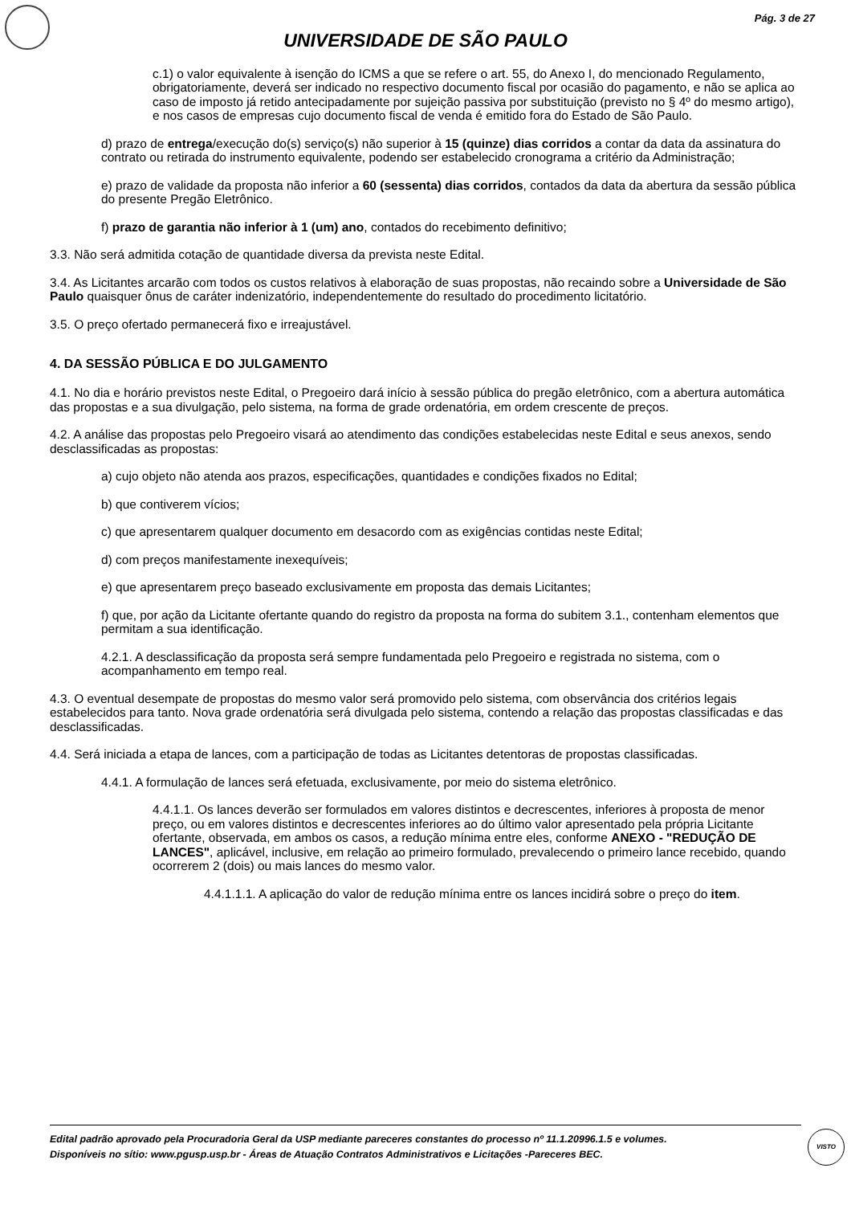Pág. 3 de 27
UNIVERSIDADE DE SÃO PAULO
c.1) o valor equivalente à isenção do ICMS a que se refere o art. 55, do Anexo I, do mencionado Regulamento, obrigatoriamente, deverá ser indicado no respectivo documento fiscal por ocasião do pagamento, e não se aplica ao caso de imposto já retido antecipadamente por sujeição passiva por substituição (previsto no § 4º do mesmo artigo), e nos casos de empresas cujo documento fiscal de venda é emitido fora do Estado de São Paulo.
d) prazo de entrega/execução do(s) serviço(s) não superior à 15 (quinze) dias corridos a contar da data da assinatura do contrato ou retirada do instrumento equivalente, podendo ser estabelecido cronograma a critério da Administração;
e) prazo de validade da proposta não inferior a 60 (sessenta) dias corridos, contados da data da abertura da sessão pública do presente Pregão Eletrônico.
f) prazo de garantia não inferior à 1 (um) ano, contados do recebimento definitivo;
3.3. Não será admitida cotação de quantidade diversa da prevista neste Edital.
3.4. As Licitantes arcarão com todos os custos relativos à elaboração de suas propostas, não recaindo sobre a Universidade de São Paulo quaisquer ônus de caráter indenizatório, independentemente do resultado do procedimento licitatório.
3.5. O preço ofertado permanecerá fixo e irreajustável.
4. DA SESSÃO PÚBLICA E DO JULGAMENTO
4.1. No dia e horário previstos neste Edital, o Pregoeiro dará início à sessão pública do pregão eletrônico, com a abertura automática das propostas e a sua divulgação, pelo sistema, na forma de grade ordenatória, em ordem crescente de preços.
4.2. A análise das propostas pelo Pregoeiro visará ao atendimento das condições estabelecidas neste Edital e seus anexos, sendo desclassificadas as propostas:
a) cujo objeto não atenda aos prazos, especificações, quantidades e condições fixados no Edital;
b) que contiverem vícios;
c) que apresentarem qualquer documento em desacordo com as exigências contidas neste Edital;
d) com preços manifestamente inexequíveis;
e) que apresentarem preço baseado exclusivamente em proposta das demais Licitantes;
f) que, por ação da Licitante ofertante quando do registro da proposta na forma do subitem 3.1., contenham elementos que permitam a sua identificação.
4.2.1. A desclassificação da proposta será sempre fundamentada pelo Pregoeiro e registrada no sistema, com o acompanhamento em tempo real.
4.3. O eventual desempate de propostas do mesmo valor será promovido pelo sistema, com observância dos critérios legais estabelecidos para tanto. Nova grade ordenatória será divulgada pelo sistema, contendo a relação das propostas classificadas e das desclassificadas.
4.4. Será iniciada a etapa de lances, com a participação de todas as Licitantes detentoras de propostas classificadas.
4.4.1. A formulação de lances será efetuada, exclusivamente, por meio do sistema eletrônico.
4.4.1.1. Os lances deverão ser formulados em valores distintos e decrescentes, inferiores à proposta de menor preço, ou em valores distintos e decrescentes inferiores ao do último valor apresentado pela própria Licitante ofertante, observada, em ambos os casos, a redução mínima entre eles, conforme ANEXO - "REDUÇÃO DE LANCES", aplicável, inclusive, em relação ao primeiro formulado, prevalecendo o primeiro lance recebido, quando ocorrerem 2 (dois) ou mais lances do mesmo valor.
4.4.1.1.1. A aplicação do valor de redução mínima entre os lances incidirá sobre o preço do item.
Edital padrão aprovado pela Procuradoria Geral da USP mediante pareceres constantes do processo nº 11.1.20996.1.5 e volumes.
Disponíveis no sítio: www.pgusp.usp.br - Áreas de Atuação Contratos Administrativos e Licitações -Pareceres BEC.
VISTO